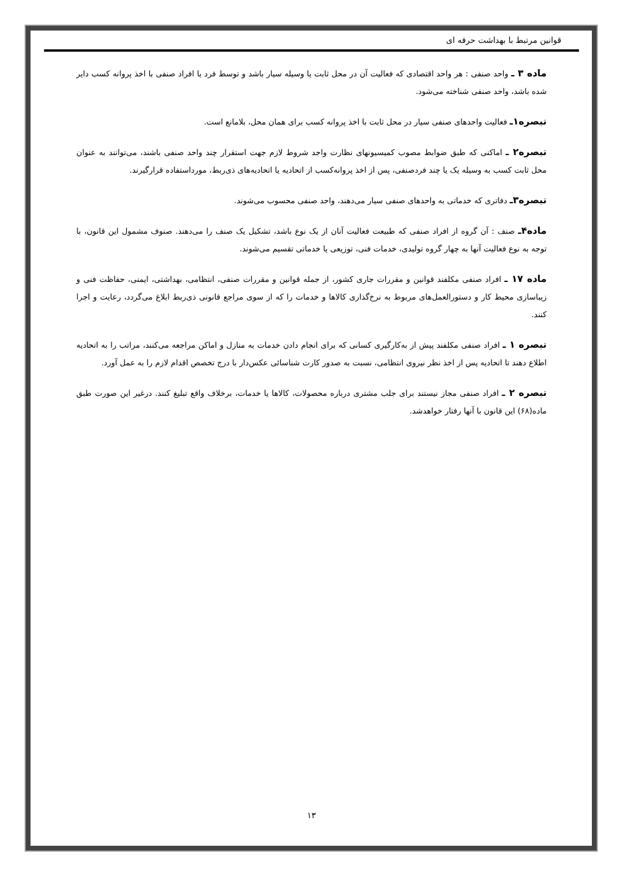قوانین مرتبط با بهداشت حرفه ای
ماده ۳ ـ واحد صنفی : هر واحد اقتصادی که فعالیت آن در محل ثابت یا وسیله سیار باشد و توسط فرد یا افراد صنفی با اخذ پروانه کسب دایر شده باشد، واحد صنفی شناخته می‌شود.
تبصره۱ـ فعالیت واحدهای صنفی سیار در محل ثابت با اخذ پروانه کسب برای همان محل، بلامانع است.
تبصره۲ ـ اماکنی که طبق ضوابط مصوب کمیسیونهای نظارت واجد شروط لازم جهت استقرار چند واحد صنفی باشند، می‌توانند به عنوان محل ثابت کسب به وسیله یک یا چند فردصنفی، پس از اخذ پروانه‌کسب از اتحادیه یا اتحادیه‌های ذی‌ربط، مورداستفاده قرارگیرند.
تبصره۳ـ دفاتری که خدماتی به واحدهای صنفی سیار می‌دهند، واحد صنفی محسوب می‌شوند.
ماده۴ـ صنف : آن گروه از افراد صنفی که طبیعت فعالیت آنان از یک نوع باشد، تشکیل یک صنف را می‌دهند. صنوف مشمول این قانون، با توجه به نوع فعالیت آنها به چهار گروه تولیدی، خدمات فنی، توزیعی یا خدماتی تقسیم می‌شوند.
ماده ۱۷ ـ افراد صنفی مکلفند قوانین و مقررات جاری کشور، از جمله قوانین و مقررات صنفی، انتظامی، بهداشتی، ایمنی، حفاظت فنی و زیباسازی محیط کار و دستورالعمل‌های مربوط به نرخ‌گذاری کالاها و خدمات را که از سوی مراجع قانونی ذی‌ربط ابلاغ می‌گردد، رعایت و اجرا کنند.
تبصره ۱ ـ افراد صنفی مکلفند پیش از به‌کارگیری کسانی که برای انجام دادن خدمات به منازل و اماکن مراجعه می‌کنند، مراتب را به اتحادیه اطلاع دهند تا اتحادیه پس از اخذ نظر نیروی انتظامی، نسبت به صدور کارت شناسائی عکس‌دار با درج تخصص اقدام لازم را به عمل آورد.
تبصره ۲ ـ افراد صنفی مجاز نیستند برای جلب مشتری درباره محصولات، کالاها یا خدمات، برخلاف واقع تبلیغ کنند. درغیر این صورت طبق ماده(۶۸) این قانون با آنها رفتار خواهدشد.
۱۳